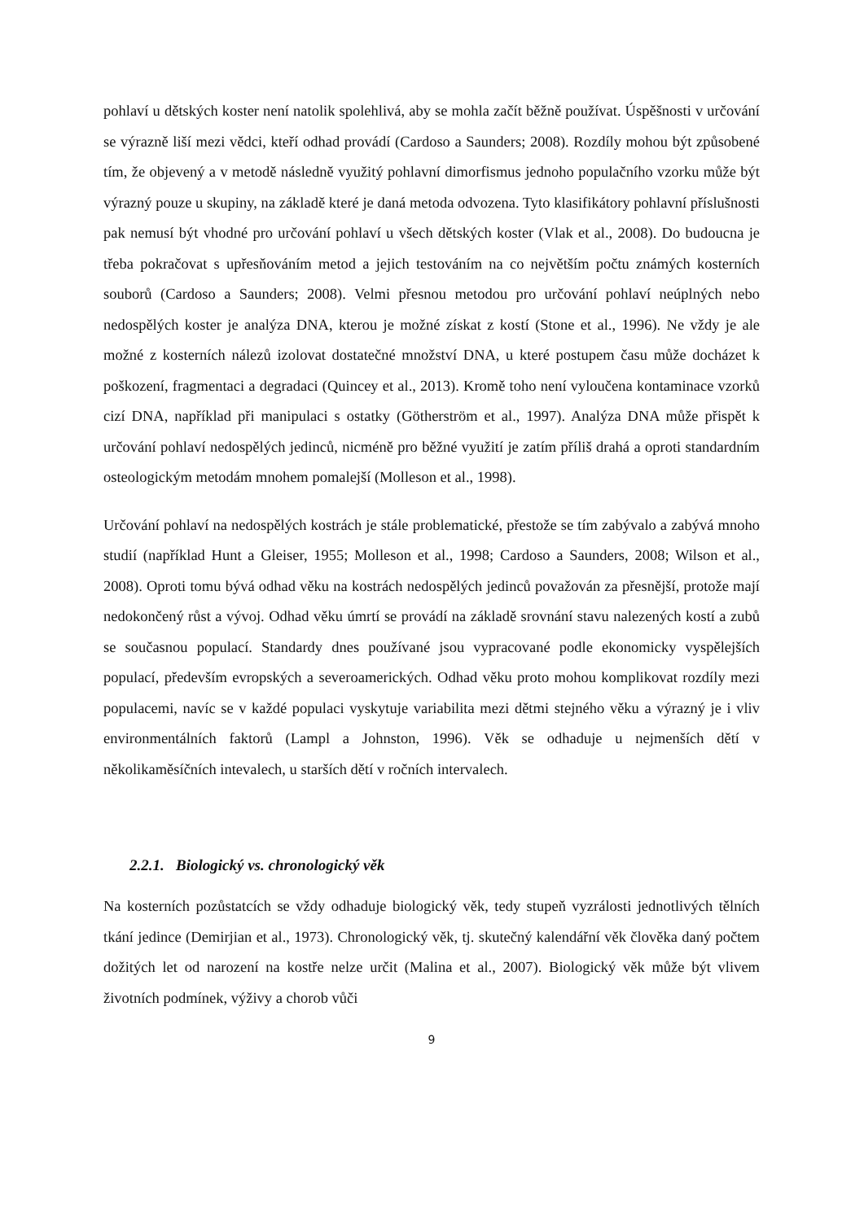pohlaví u dětských koster není natolik spolehlivá, aby se mohla začít běžně používat. Úspěšnosti v určování se výrazně liší mezi vědci, kteří odhad provádí (Cardoso a Saunders; 2008). Rozdíly mohou být způsobené tím, že objevený a v metodě následně využitý pohlavní dimorfismus jednoho populačního vzorku může být výrazný pouze u skupiny, na základě které je daná metoda odvozena. Tyto klasifikátory pohlavní příslušnosti pak nemusí být vhodné pro určování pohlaví u všech dětských koster (Vlak et al., 2008). Do budoucna je třeba pokračovat s upřesňováním metod a jejich testováním na co největším počtu známých kosterních souborů (Cardoso a Saunders; 2008). Velmi přesnou metodou pro určování pohlaví neúplných nebo nedospělých koster je analýza DNA, kterou je možné získat z kostí (Stone et al., 1996). Ne vždy je ale možné z kosterních nálezů izolovat dostatečné množství DNA, u které postupem času může docházet k poškození, fragmentaci a degradaci (Quincey et al., 2013). Kromě toho není vyloučena kontaminace vzorků cizí DNA, například při manipulaci s ostatky (Götherström et al., 1997). Analýza DNA může přispět k určování pohlaví nedospělých jedinců, nicméně pro běžné využití je zatím příliš drahá a oproti standardním osteologickým metodám mnohem pomalejší (Molleson et al., 1998).
Určování pohlaví na nedospělých kostrách je stále problematické, přestože se tím zabývalo a zabývá mnoho studií (například Hunt a Gleiser, 1955; Molleson et al., 1998; Cardoso a Saunders, 2008; Wilson et al., 2008). Oproti tomu bývá odhad věku na kostrách nedospělých jedinců považován za přesnější, protože mají nedokončený růst a vývoj. Odhad věku úmrtí se provádí na základě srovnání stavu nalezených kostí a zubů se současnou populací. Standardy dnes používané jsou vypracované podle ekonomicky vyspělejších populací, především evropských a severoamerických. Odhad věku proto mohou komplikovat rozdíly mezi populacemi, navíc se v každé populaci vyskytuje variabilita mezi dětmi stejného věku a výrazný je i vliv environmentálních faktorů (Lampl a Johnston, 1996). Věk se odhaduje u nejmenších dětí v několikaměsíčních intevalech, u starších dětí v ročních intervalech.
2.2.1. Biologický vs. chronologický věk
Na kosterních pozůstatcích se vždy odhaduje biologický věk, tedy stupeň vyzrálosti jednotlivých tělních tkání jedince (Demirjian et al., 1973). Chronologický věk, tj. skutečný kalendářní věk člověka daný počtem dožitých let od narození na kostře nelze určit (Malina et al., 2007). Biologický věk může být vlivem životních podmínek, výživy a chorob vůči
9